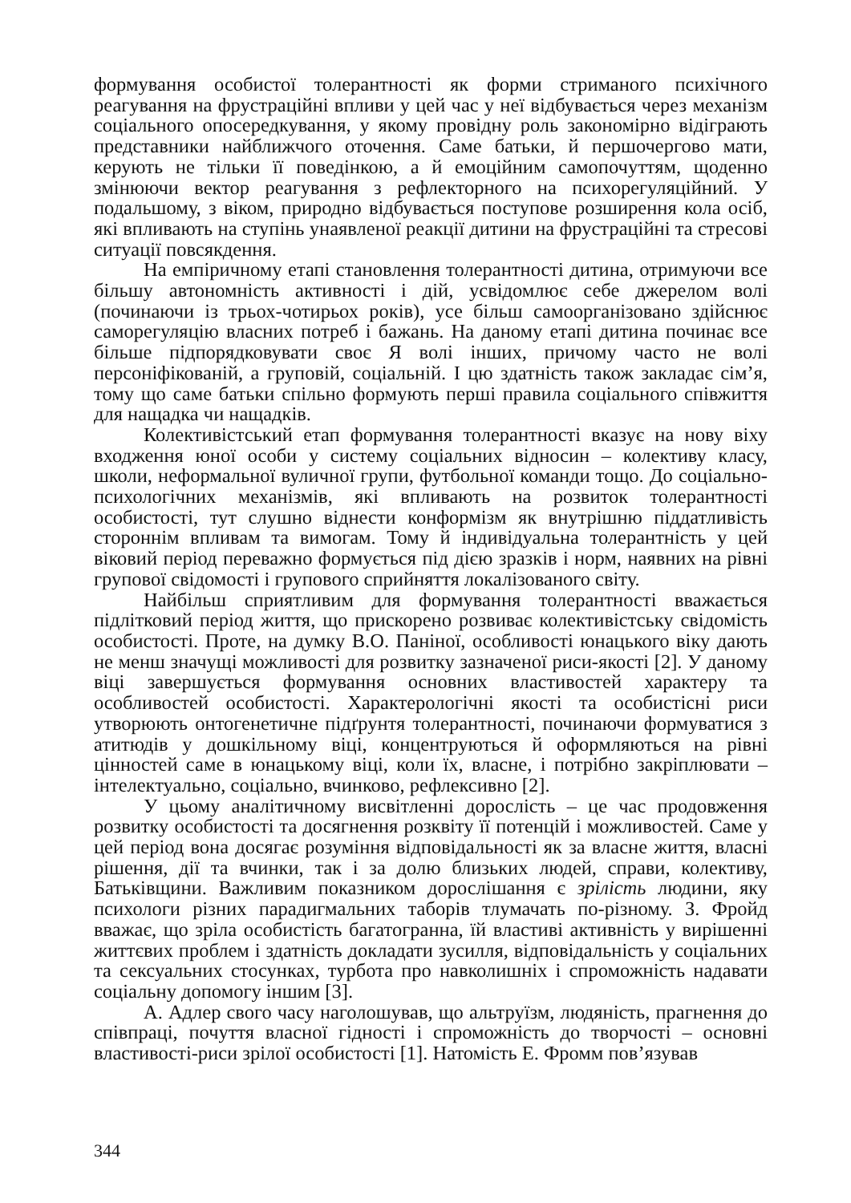формування особистої толерантності як форми стриманого психічного реагування на фрустраційні впливи у цей час у неї відбувається через механізм соціального опосередкування, у якому провідну роль закономірно відіграють представники найближчого оточення. Саме батьки, й першочергово мати, керують не тільки її поведінкою, а й емоційним самопочуттям, щоденно змінюючи вектор реагування з рефлекторного на психорегуляційний. У подальшому, з віком, природно відбувається поступове розширення кола осіб, які впливають на ступінь унаявленої реакції дитини на фрустраційні та стресові ситуації повсякдення.
На емпіричному етапі становлення толерантності дитина, отримуючи все більшу автономність активності і дій, усвідомлює себе джерелом волі (починаючи із трьох-чотирьох років), усе більш самоорганізовано здійснює саморегуляцію власних потреб і бажань. На даному етапі дитина починає все більше підпорядковувати своє Я волі інших, причому часто не волі персоніфікованій, а груповій, соціальній. І цю здатність також закладає сім’я, тому що саме батьки спільно формують перші правила соціального співжиття для нащадка чи нащадків.
Колективістський етап формування толерантності вказує на нову віху входження юної особи у систему соціальних відносин – колективу класу, школи, неформальної вуличної групи, футбольної команди тощо. До соціально-психологічних механізмів, які впливають на розвиток толерантності особистості, тут слушно віднести конформізм як внутрішню піддатливість стороннім впливам та вимогам. Тому й індивідуальна толерантність у цей віковий період переважно формується під дією зразків і норм, наявних на рівні групової свідомості і групового сприйняття локалізованого світу.
Найбільш сприятливим для формування толерантності вважається підлітковий період життя, що прискорено розвиває колективістську свідомість особистості. Проте, на думку В.О. Паніної, особливості юнацького віку дають не менш значущі можливості для розвитку зазначеної риси-якості [2]. У даному віці завершується формування основних властивостей характеру та особливостей особистості. Характерологічні якості та особистісні риси утворюють онтогенетичне підґрунтя толерантності, починаючи формуватися з атитюдів у дошкільному віці, концентруються й оформляються на рівні цінностей саме в юнацькому віці, коли їх, власне, і потрібно закріплювати – інтелектуально, соціально, вчинково, рефлексивно [2].
У цьому аналітичному висвітленні дорослість – це час продовження розвитку особистості та досягнення розквіту її потенцій і можливостей. Саме у цей період вона досягає розуміння відповідальності як за власне життя, власні рішення, дії та вчинки, так і за долю близьких людей, справи, колективу, Батьківщини. Важливим показником дорослішання є зрілість людини, яку психологи різних парадигмальних таборів тлумачать по-різному. З. Фройд вважає, що зріла особистість багатогранна, їй властиві активність у вирішенні життєвих проблем і здатність докладати зусилля, відповідальність у соціальних та сексуальних стосунках, турбота про навколишніх і спроможність надавати соціальну допомогу іншим [3].
А. Адлер свого часу наголошував, що альтруїзм, людяність, прагнення до співпраці, почуття власної гідності і спроможність до творчості – основні властивості-риси зрілої особистості [1]. Натомість Е. Фромм пов’язував
344